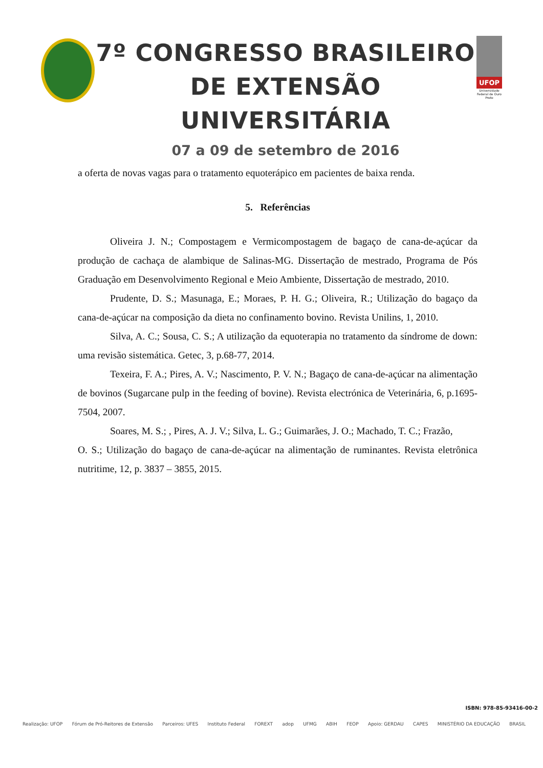7º CONGRESSO BRASILEIRO
DE EXTENSÃO UNIVERSITÁRIA
07 a 09 de setembro de 2016
UFOP
Universidade Federal de Ouro Preto
a oferta de novas vagas para o tratamento equoterápico em pacientes de baixa renda.
5. Referências
Oliveira J. N.; Compostagem e Vermicompostagem de bagaço de cana-de-açúcar da produção de cachaça de alambique de Salinas-MG. Dissertação de mestrado, Programa de Pós Graduação em Desenvolvimento Regional e Meio Ambiente, Dissertação de mestrado, 2010.
Prudente, D. S.; Masunaga, E.; Moraes, P. H. G.; Oliveira, R.; Utilização do bagaço da cana-de-açúcar na composição da dieta no confinamento bovino. Revista Unilins, 1, 2010.
Silva, A. C.; Sousa, C. S.; A utilização da equoterapia no tratamento da síndrome de down: uma revisão sistemática. Getec, 3, p.68-77, 2014.
Texeira, F. A.; Pires, A. V.; Nascimento, P. V. N.; Bagaço de cana-de-açúcar na alimentação de bovinos (Sugarcane pulp in the feeding of bovine). Revista electrónica de Veterinária, 6, p.1695-7504, 2007.
Soares, M. S.; , Pires, A. J. V.; Silva, L. G.; Guimarães, J. O.; Machado, T. C.; Frazão,
O. S.; Utilização do bagaço de cana-de-açúcar na alimentação de ruminantes. Revista eletrônica nutritime, 12, p. 3837 – 3855, 2015.
ISBN: 978-85-93416-00-2
Realização: UFOP Fórum de Pró-Reitores de Extensão Parceiros: UFES Instituto Federal FOREXT adop UFMG ABIH FEOP Apoio: GERDAU CAPES MINISTÉRIO DA EDUCAÇÃO BRASIL